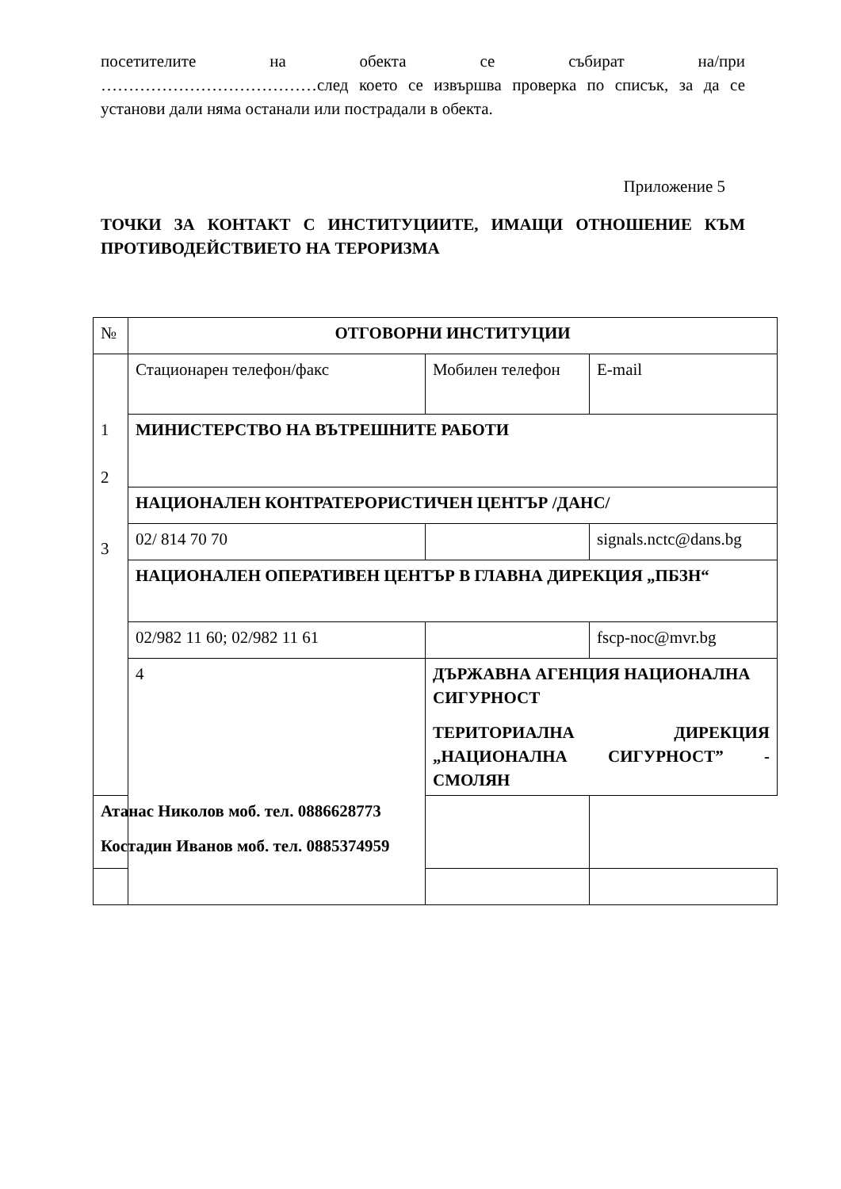посетителите на обекта се събират на/при
…………………………………след което се извършва проверка по списък, за да се установи дали няма останали или пострадали в обекта.
Приложение 5
ТОЧКИ ЗА КОНТАКТ С ИНСТИТУЦИИТЕ, ИМАЩИ ОТНОШЕНИЕ КЪМ ПРОТИВОДЕЙСТВИЕТО НА ТЕРОРИЗМА
| № | ОТГОВОРНИ ИНСТИТУЦИИ | | |
| 1 2 3 | Стационарен телефон/факс | Мобилен телефон | E-mail |
| | МИНИСТЕРСТВО НА ВЪТРЕШНИТЕ РАБОТИ | | |
| | НАЦИОНАЛЕН КОНТРАТЕРОРИСТИЧЕН ЦЕНТЪР /ДАНС/ | | |
| | 02/ 814 70 70 | | signals.nctc@dans.bg |
| | НАЦИОНАЛЕН ОПЕРАТИВЕН ЦЕНТЪР В ГЛАВНА ДИРЕКЦИЯ „ПБЗН“ | | |
| | 02/982 11 60; 02/982 11 61 | | fscp-noc@mvr.bg |
| | 4 | ДЪРЖАВНА АГЕНЦИЯ НАЦИОНАЛНА СИГУРНОСТ ТЕРИТОРИАЛНА ДИРЕКЦИЯ „НАЦИОНАЛНА СИГУРНОСТ” - СМОЛЯН | |
| Атанас Николов моб. тел. 0886628773 Костадин Иванов моб. тел. 0885374959 | | | |